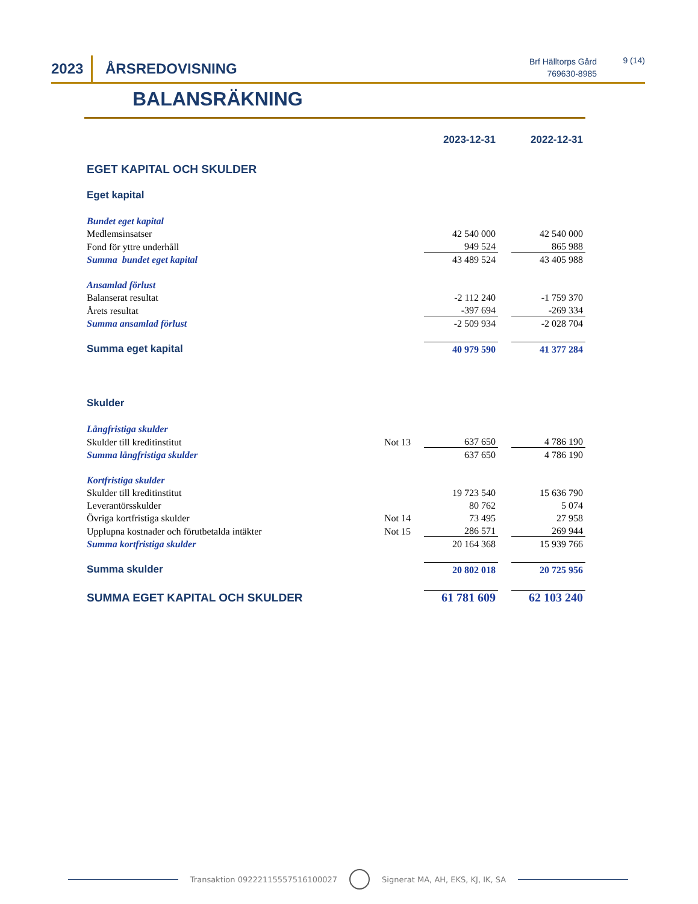2023 ÅRSREDOVISNING
Brf Hälltorps Gård
769630-8985
9 (14)
BALANSRÄKNING
| | | 2023-12-31 | | 2022-12-31 |
| EGET KAPITAL OCH SKULDER | | | | |
| Eget kapital | | | | |
| Bundet eget kapital | | | | |
| Medlemsinsatser | | 42 540 000 | | 42 540 000 |
| Fond för yttre underhåll | | 949 524 | | 865 988 |
| Summa bundet eget kapital | | 43 489 524 | | 43 405 988 |
| Ansamlad förlust | | | | |
| Balanserat resultat | | -2 112 240 | | -1 759 370 |
| Årets resultat | | -397 694 | | -269 334 |
| Summa ansamlad förlust | | -2 509 934 | | -2 028 704 |
| Summa eget kapital | | 40 979 590 | | 41 377 284 |
| Skulder | | | | |
| Långfristiga skulder | | | | |
| Skulder till kreditinstitut | Not 13 | 637 650 | | 4 786 190 |
| Summa långfristiga skulder | | 637 650 | | 4 786 190 |
| Kortfristiga skulder | | | | |
| Skulder till kreditinstitut | | 19 723 540 | | 15 636 790 |
| Leverantörsskulder | | 80 762 | | 5 074 |
| Övriga kortfristiga skulder | Not 14 | 73 495 | | 27 958 |
| Upplupna kostnader och förutbetalda intäkter | Not 15 | 286 571 | | 269 944 |
| Summa kortfristiga skulder | | 20 164 368 | | 15 939 766 |
| Summa skulder | | 20 802 018 | | 20 725 956 |
| SUMMA EGET KAPITAL OCH SKULDER | | 61 781 609 | | 62 103 240 |
Transaktion 09222115557516100027
Signerat MA, AH, EKS, KJ, IK, SA